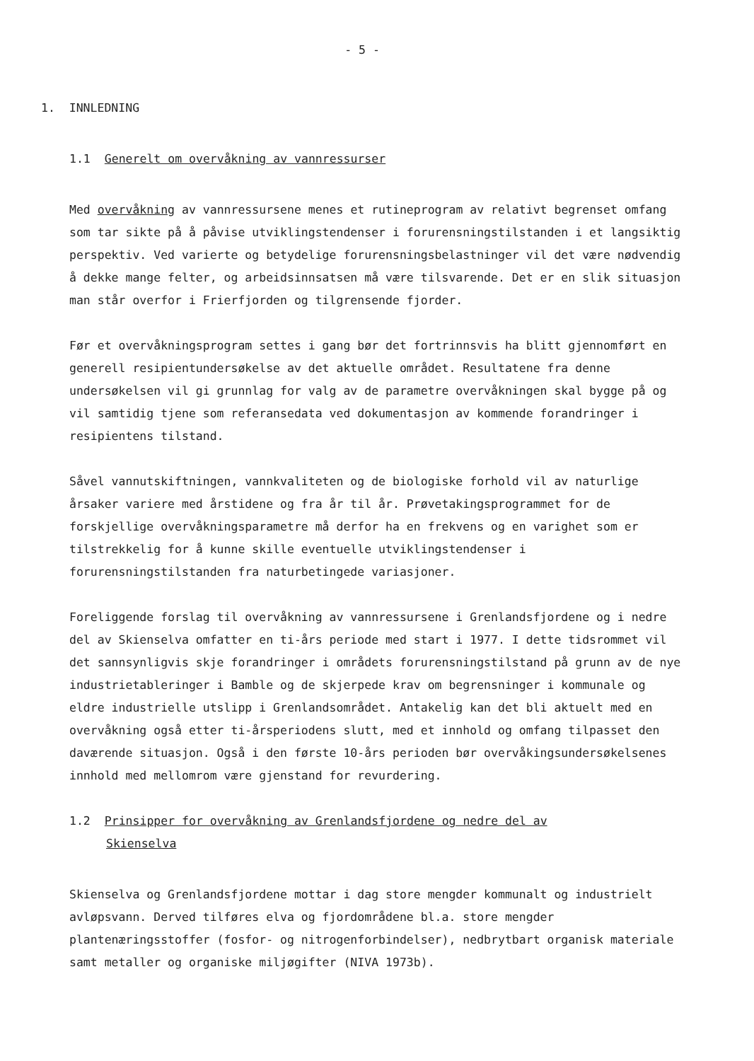- 5 -
1. INNLEDNING
1.1 Generelt om overvåkning av vannressurser
Med overvåkning av vannressursene menes et rutineprogram av relativt begrenset omfang som tar sikte på å påvise utviklingstendenser i forurensningstilstanden i et langsiktig perspektiv. Ved varierte og betydelige forurensningsbelastninger vil det være nødvendig å dekke mange felter, og arbeidsinnsatsen må være tilsvarende. Det er en slik situasjon man står overfor i Frierfjorden og tilgrensende fjorder.
Før et overvåkningsprogram settes i gang bør det fortrinnsvis ha blitt gjennomført en generell resipientundersøkelse av det aktuelle området. Resultatene fra denne undersøkelsen vil gi grunnlag for valg av de parametre overvåkningen skal bygge på og vil samtidig tjene som referansedata ved dokumentasjon av kommende forandringer i resipientens tilstand.
Såvel vannutskiftningen, vannkvaliteten og de biologiske forhold vil av naturlige årsaker variere med årstidene og fra år til år. Prøvetakingsprogrammet for de forskjellige overvåkningsparametre må derfor ha en frekvens og en varighet som er tilstrekkelig for å kunne skille eventuelle utviklingstendenser i forurensningstilstanden fra naturbetingede variasjoner.
Foreliggende forslag til overvåkning av vannressursene i Grenlandsfjordene og i nedre del av Skienselva omfatter en ti-års periode med start i 1977. I dette tidsrommet vil det sannsynligvis skje forandringer i områdets forurensningstilstand på grunn av de nye industrietableringer i Bamble og de skjerpede krav om begrensninger i kommunale og eldre industrielle utslipp i Grenlandsområdet. Antakelig kan det bli aktuelt med en overvåkning også etter ti-årsperiodens slutt, med et innhold og omfang tilpasset den daværende situasjon. Også i den første 10-års perioden bør overvåkingsundersøkelsenes innhold med mellomrom være gjenstand for revurdering.
1.2 Prinsipper for overvåkning av Grenlandsfjordene og nedre del av
Skienselva
Skienselva og Grenlandsfjordene mottar i dag store mengder kommunalt og industrielt avløpsvann. Derved tilføres elva og fjordområdene bl.a. store mengder plantenæringsstoffer (fosfor- og nitrogenforbindelser), nedbrytbart organisk materiale samt metaller og organiske miljøgifter (NIVA 1973b).